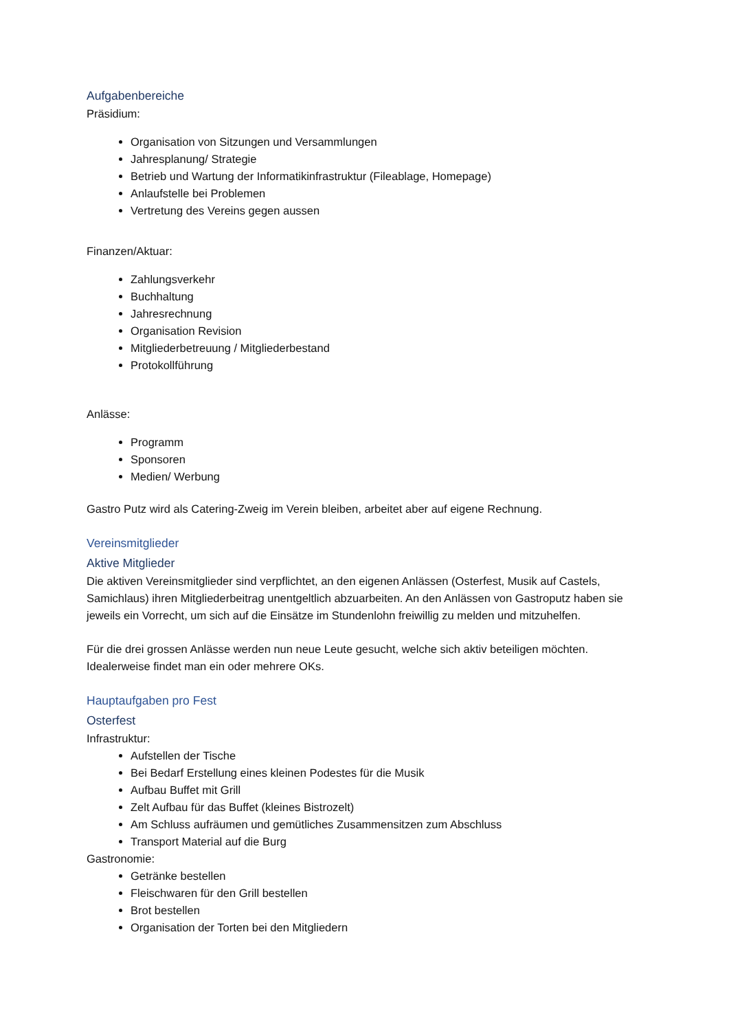Aufgabenbereiche
Präsidium:
Organisation von Sitzungen und Versammlungen
Jahresplanung/ Strategie
Betrieb und Wartung der Informatikinfrastruktur (Fileablage, Homepage)
Anlaufstelle bei Problemen
Vertretung des Vereins gegen aussen
Finanzen/Aktuar:
Zahlungsverkehr
Buchhaltung
Jahresrechnung
Organisation Revision
Mitgliederbetreuung / Mitgliederbestand
Protokollführung
Anlässe:
Programm
Sponsoren
Medien/ Werbung
Gastro Putz wird als Catering-Zweig im Verein bleiben, arbeitet aber auf eigene Rechnung.
Vereinsmitglieder
Aktive Mitglieder
Die aktiven Vereinsmitglieder sind verpflichtet, an den eigenen Anlässen (Osterfest, Musik auf Castels, Samichlaus) ihren Mitgliederbeitrag unentgeltlich abzuarbeiten. An den Anlässen von Gastroputz haben sie jeweils ein Vorrecht, um sich auf die Einsätze im Stundenlohn freiwillig zu melden und mitzuhelfen.
Für die drei grossen Anlässe werden nun neue Leute gesucht, welche sich aktiv beteiligen möchten. Idealerweise findet man ein oder mehrere OKs.
Hauptaufgaben pro Fest
Osterfest
Infrastruktur:
Aufstellen der Tische
Bei Bedarf Erstellung eines kleinen Podestes für die Musik
Aufbau Buffet mit Grill
Zelt Aufbau für das Buffet (kleines Bistrozelt)
Am Schluss aufräumen und gemütliches Zusammensitzen zum Abschluss
Transport Material auf die Burg
Gastronomie:
Getränke bestellen
Fleischwaren für den Grill bestellen
Brot bestellen
Organisation der Torten bei den Mitgliedern